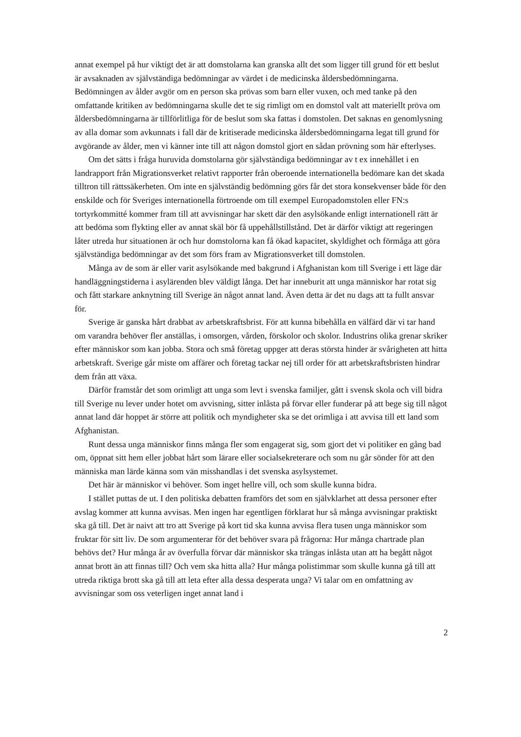annat exempel på hur viktigt det är att domstolarna kan granska allt det som ligger till grund för ett beslut är avsaknaden av självständiga bedömningar av värdet i de medicinska åldersbedömningarna. Bedömningen av ålder avgör om en person ska prövas som barn eller vuxen, och med tanke på den omfattande kritiken av bedömningarna skulle det te sig rimligt om en domstol valt att materiellt pröva om åldersbedömningarna är tillförlitliga för de beslut som ska fattas i domstolen. Det saknas en genomlysning av alla domar som avkunnats i fall där de kritiserade medicinska åldersbedömningarna legat till grund för avgörande av ålder, men vi känner inte till att någon domstol gjort en sådan prövning som här efterlyses.
Om det sätts i fråga huruvida domstolarna gör självständiga bedömningar av t ex innehållet i en landrapport från Migrationsverket relativt rapporter från oberoende internationella bedömare kan det skada tilltron till rättssäkerheten. Om inte en självständig bedömning görs får det stora konsekvenser både för den enskilde och för Sveriges internationella förtroende om till exempel Europadomstolen eller FN:s tortyrkommitté kommer fram till att avvisningar har skett där den asylsökande enligt internationell rätt är att bedöma som flykting eller av annat skäl bör få uppehållstillstånd. Det är därför viktigt att regeringen låter utreda hur situationen är och hur domstolorna kan få ökad kapacitet, skyldighet och förmåga att göra självständiga bedömningar av det som förs fram av Migrationsverket till domstolen.
Många av de som är eller varit asylsökande med bakgrund i Afghanistan kom till Sverige i ett läge där handläggningstiderna i asylärenden blev väldigt långa. Det har inneburit att unga människor har rotat sig och fått starkare anknytning till Sverige än något annat land. Även detta är det nu dags att ta fullt ansvar för.
Sverige är ganska hårt drabbat av arbetskraftsbrist. För att kunna bibehålla en välfärd där vi tar hand om varandra behöver fler anställas, i omsorgen, vården, förskolor och skolor. Industrins olika grenar skriker efter människor som kan jobba. Stora och små företag uppger att deras största hinder är svårigheten att hitta arbetskraft. Sverige går miste om affärer och företag tackar nej till order för att arbetskraftsbristen hindrar dem från att växa.
Därför framstår det som orimligt att unga som levt i svenska familjer, gått i svensk skola och vill bidra till Sverige nu lever under hotet om avvisning, sitter inlåsta på förvar eller funderar på att bege sig till något annat land där hoppet är större att politik och myndigheter ska se det orimliga i att avvisa till ett land som Afghanistan.
Runt dessa unga människor finns många fler som engagerat sig, som gjort det vi politiker en gång bad om, öppnat sitt hem eller jobbat hårt som lärare eller socialsekreterare och som nu går sönder för att den människa man lärde känna som vän misshandlas i det svenska asylsystemet.
Det här är människor vi behöver. Som inget hellre vill, och som skulle kunna bidra.
I stället puttas de ut. I den politiska debatten framförs det som en självklarhet att dessa personer efter avslag kommer att kunna avvisas. Men ingen har egentligen förklarat hur så många avvisningar praktiskt ska gå till. Det är naivt att tro att Sverige på kort tid ska kunna avvisa flera tusen unga människor som fruktar för sitt liv. De som argumenterar för det behöver svara på frågorna: Hur många chartrade plan behövs det? Hur många år av överfulla förvar där människor ska trängas inlåsta utan att ha begått något annat brott än att finnas till? Och vem ska hitta alla? Hur många polistimmar som skulle kunna gå till att utreda riktiga brott ska gå till att leta efter alla dessa desperata unga? Vi talar om en omfattning av avvisningar som oss veterligen inget annat land i
2